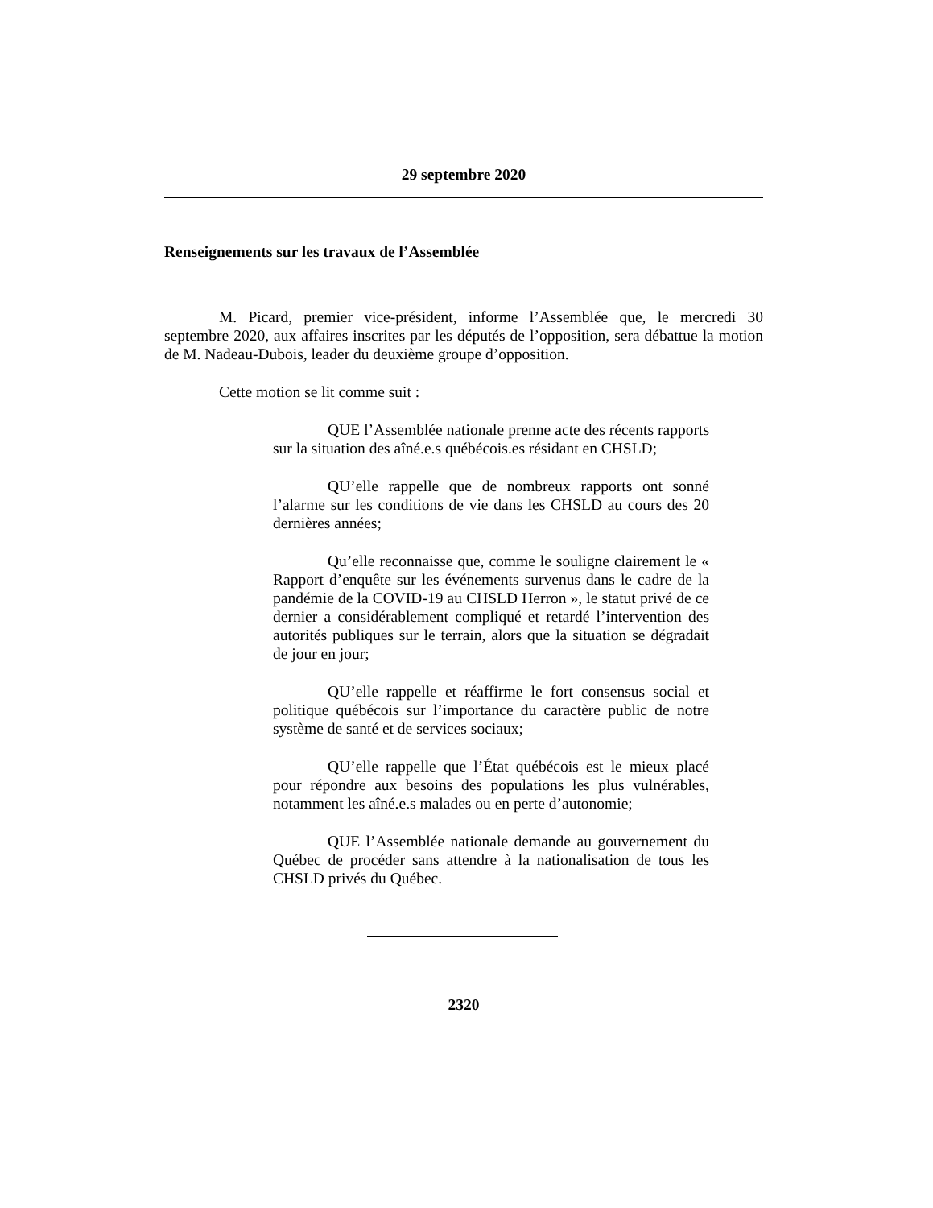29 septembre 2020
Renseignements sur les travaux de l’Assemblée
M. Picard, premier vice-président, informe l’Assemblée que, le mercredi 30 septembre 2020, aux affaires inscrites par les députés de l’opposition, sera débattue la motion de M. Nadeau-Dubois, leader du deuxième groupe d’opposition.
Cette motion se lit comme suit :
QUE l’Assemblée nationale prenne acte des récents rapports sur la situation des aîné.e.s québécois.es résidant en CHSLD;
QU’elle rappelle que de nombreux rapports ont sonné l’alarme sur les conditions de vie dans les CHSLD au cours des 20 dernières années;
Qu’elle reconnaisse que, comme le souligne clairement le « Rapport d’enquête sur les événements survenus dans le cadre de la pandémie de la COVID-19 au CHSLD Herron », le statut privé de ce dernier a considérablement compliqué et retardé l’intervention des autorités publiques sur le terrain, alors que la situation se dégradait de jour en jour;
QU’elle rappelle et réaffirme le fort consensus social et politique québécois sur l’importance du caractère public de notre système de santé et de services sociaux;
QU’elle rappelle que l’État québécois est le mieux placé pour répondre aux besoins des populations les plus vulnérables, notamment les aîné.e.s malades ou en perte d’autonomie;
QUE l’Assemblée nationale demande au gouvernement du Québec de procéder sans attendre à la nationalisation de tous les CHSLD privés du Québec.
2320